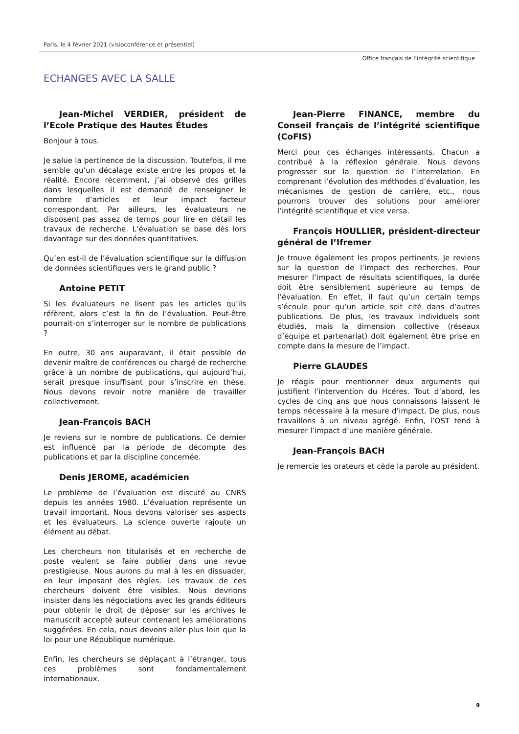Paris, le 4 février 2021 (visioconférence et présentiel)
Office français de l’intégrité scientifique
ECHANGES AVEC LA SALLE
Jean-Michel VERDIER, président de l’Ecole Pratique des Hautes Études
Bonjour à tous.
Je salue la pertinence de la discussion. Toutefois, il me semble qu’un décalage existe entre les propos et la réalité. Encore récemment, j’ai observé des grilles dans lesquelles il est demandé de renseigner le nombre d’articles et leur impact facteur correspondant. Par ailleurs, les évaluateurs ne disposent pas assez de temps pour lire en détail les travaux de recherche. L’évaluation se base dès lors davantage sur des données quantitatives.
Qu’en est-il de l’évaluation scientifique sur la diffusion de données scientifiques vers le grand public ?
Antoine PETIT
Si les évaluateurs ne lisent pas les articles qu’ils réfèrent, alors c’est la fin de l’évaluation. Peut-être pourrait-on s’interroger sur le nombre de publications ?
En outre, 30 ans auparavant, il était possible de devenir maître de conférences ou chargé de recherche grâce à un nombre de publications, qui aujourd’hui, serait presque insuffisant pour s’inscrire en thèse. Nous devons revoir notre manière de travailler collectivement.
Jean-François BACH
Je reviens sur le nombre de publications. Ce dernier est influencé par la période de décompte des publications et par la discipline concernée.
Denis JEROME, académicien
Le problème de l’évaluation est discuté au CNRS depuis les années 1980. L’évaluation représente un travail important. Nous devons valoriser ses aspects et les évaluateurs. La science ouverte rajoute un élément au débat.
Les chercheurs non titularisés et en recherche de poste veulent se faire publier dans une revue prestigieuse. Nous aurons du mal à les en dissuader, en leur imposant des règles. Les travaux de ces chercheurs doivent être visibles. Nous devrions insister dans les négociations avec les grands éditeurs pour obtenir le droit de déposer sur les archives le manuscrit accepté auteur contenant les améliorations suggérées. En cela, nous devons aller plus loin que la loi pour une République numérique.
Enfin, les chercheurs se déplaçant à l’étranger, tous ces problèmes sont fondamentalement internationaux.
Jean-Pierre FINANCE, membre du Conseil français de l’intégrité scientifique (CoFIS)
Merci pour ces échanges intéressants. Chacun a contribué à la réflexion générale. Nous devons progresser sur la question de l’interrelation. En comprenant l’évolution des méthodes d’évaluation, les mécanismes de gestion de carrière, etc., nous pourrons trouver des solutions pour améliorer l’intégrité scientifique et vice versa.
François HOULLIER, président-directeur général de l’Ifremer
Je trouve également les propos pertinents. Je reviens sur la question de l’impact des recherches. Pour mesurer l’impact de résultats scientifiques, la durée doit être sensiblement supérieure au temps de l’évaluation. En effet, il faut qu’un certain temps s’écoule pour qu’un article soit cité dans d’autres publications. De plus, les travaux individuels sont étudiés, mais la dimension collective (réseaux d’équipe et partenariat) doit également être prise en compte dans la mesure de l’impact.
Pierre GLAUDES
Je réagis pour mentionner deux arguments qui justifient l’intervention du Hcéres. Tout d’abord, les cycles de cinq ans que nous connaissons laissent le temps nécessaire à la mesure d’impact. De plus, nous travaillons à un niveau agrégé. Enfin, l’OST tend à mesurer l’impact d’une manière générale.
Jean-François BACH
Je remercie les orateurs et cède la parole au président.
9